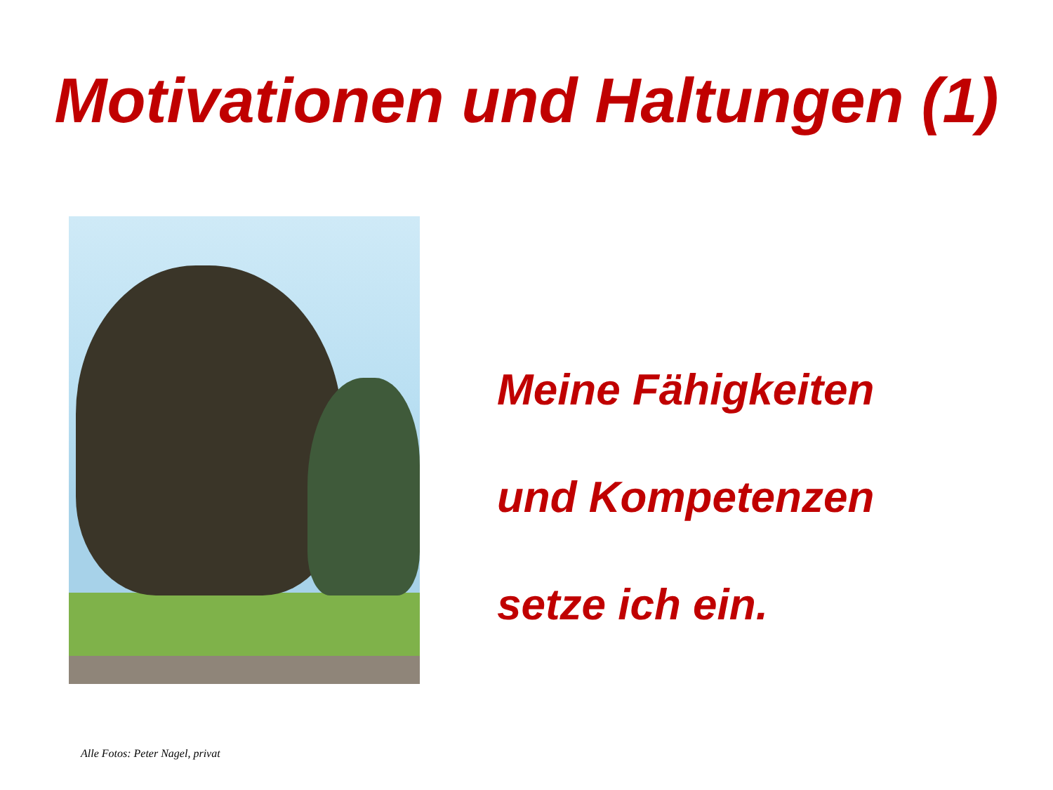Motivationen und Haltungen (1)
Meine Fähigkeiten
und Kompetenzen
setze ich ein.
Alle Fotos: Peter Nagel, privat